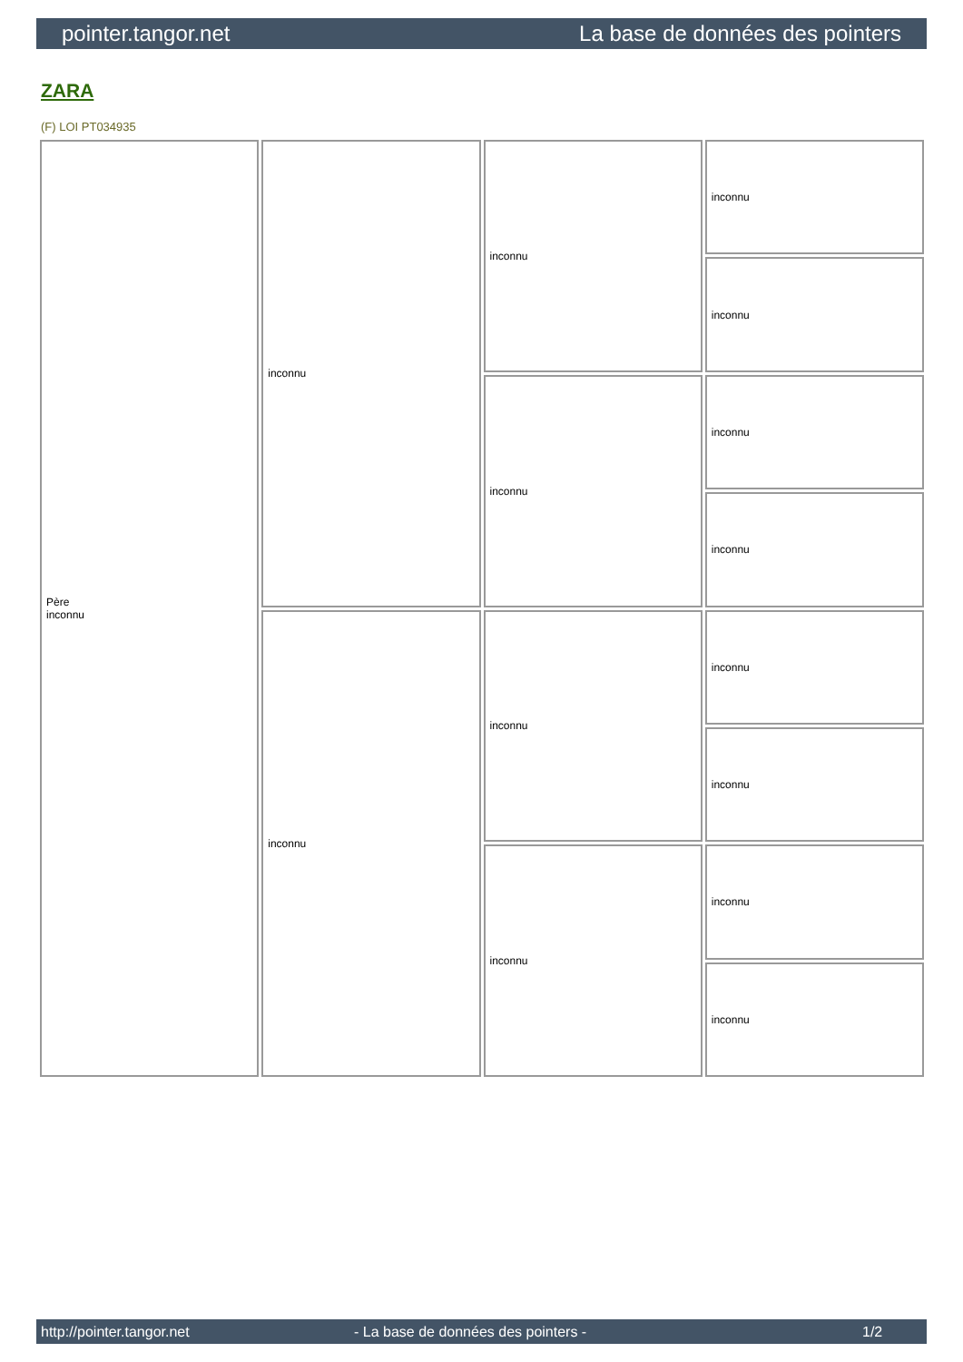pointer.tangor.net La base de données des pointers
ZARA
(F) LOI PT034935
| Père inconnu | inconnu | inconnu | inconnu |
| | | | inconnu |
| | | inconnu | inconnu |
| | | | inconnu |
| | inconnu | inconnu | inconnu |
| | | | inconnu |
| | | inconnu | inconnu |
| | | | inconnu |
http://pointer.tangor.net - La base de données des pointers - 1/2